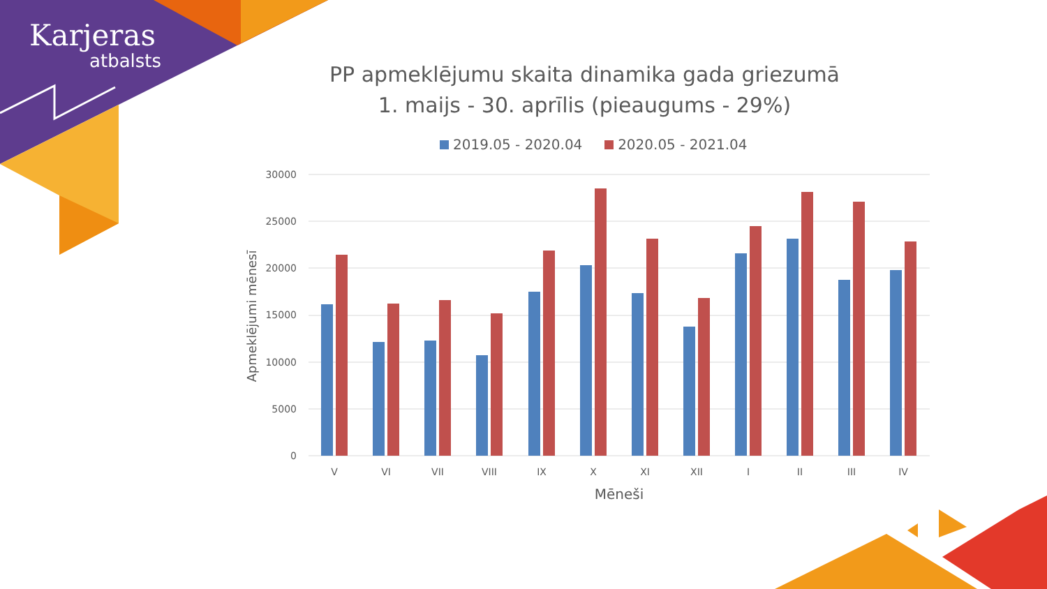Karjeras
atbalsts
PP apmeklējumu skaita dinamika gada griezumā
1. maijs - 30. aprīlis (pieaugums - 29%)
2019.05 - 2020.04 2020.05 - 2021.04
30000
25000
20000
15000
10000
5000
0
Apmeklējumi mēnesī
V
VI
VII
VIII
IX
X
XI
XII
I
II
III
IV
Mēneši